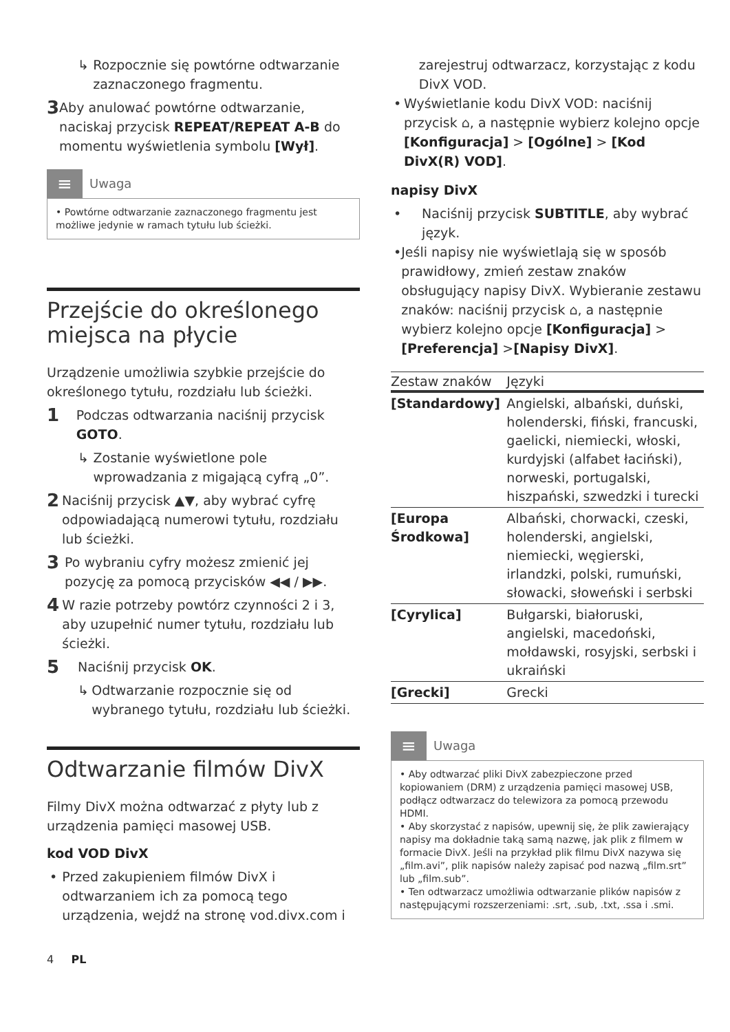↳ Rozpocznie się powtórne odtwarzanie zaznaczonego fragmentu.
3 Aby anulować powtórne odtwarzanie, naciskaj przycisk REPEAT/REPEAT A-B do momentu wyświetlenia symbolu [Wył].
≡ Uwaga
• Powtórne odtwarzanie zaznaczonego fragmentu jest możliwe jedynie w ramach tytułu lub ścieżki.
Przejście do określonego miejsca na płycie
Urządzenie umożliwia szybkie przejście do określonego tytułu, rozdziału lub ścieżki.
1 Podczas odtwarzania naciśnij przycisk GOTO.
↳ Zostanie wyświetlone pole wprowadzania z migającą cyfrą „0”.
2 Naciśnij przycisk ▲▼, aby wybrać cyfrę odpowiadającą numerowi tytułu, rozdziału lub ścieżki.
3 Po wybraniu cyfry możesz zmienić jej pozycję za pomocą przycisków ◀◀ / ▶▶.
4 W razie potrzeby powtórz czynności 2 i 3, aby uzupełnić numer tytułu, rozdziału lub ścieżki.
5 Naciśnij przycisk OK.
↳ Odtwarzanie rozpocznie się od wybranego tytułu, rozdziału lub ścieżki.
Odtwarzanie filmów DivX
Filmy DivX można odtwarzać z płyty lub z urządzenia pamięci masowej USB.
kod VOD DivX
• Przed zakupieniem filmów DivX i odtwarzaniem ich za pomocą tego urządzenia, wejdź na stronę vod.divx.com i
zarejestruj odtwarzacz, korzystając z kodu DivX VOD.
• Wyświetlanie kodu DivX VOD: naciśnij przycisk ⌂, a następnie wybierz kolejno opcje [Konfiguracja] > [Ogólne] > [Kod DivX(R) VOD].
napisy DivX
• Naciśnij przycisk SUBTITLE, aby wybrać język.
• Jeśli napisy nie wyświetlają się w sposób prawidłowy, zmień zestaw znaków obsługujący napisy DivX. Wybieranie zestawu znaków: naciśnij przycisk ⌂, a następnie wybierz kolejno opcje [Konfiguracja] > [Preferencja] >[Napisy DivX].
| Zestaw znaków | Języki |
| --- | --- |
| [Standardowy] | Angielski, albański, duński, holenderski, fiński, francuski, gaelicki, niemiecki, włoski, kurdyjski (alfabet łaciński), norweski, portugalski, hiszpański, szwedzki i turecki |
| [Europa Środkowa] | Albański, chorwacki, czeski, holenderski, angielski, niemiecki, węgierski, irlandzki, polski, rumuński, słowacki, słoweński i serbski |
| [Cyrylica] | Bułgarski, białoruski, angielski, macedoński, mołdawski, rosyjski, serbski i ukraiński |
| [Grecki] | Grecki |
≡ Uwaga
• Aby odtwarzać pliki DivX zabezpieczone przed kopiowaniem (DRM) z urządzenia pamięci masowej USB, podłącz odtwarzacz do telewizora za pomocą przewodu HDMI.
• Aby skorzystać z napisów, upewnij się, że plik zawierający napisy ma dokładnie taką samą nazwę, jak plik z filmem w formacie DivX. Jeśli na przykład plik filmu DivX nazywa się „film.avi”, plik napisów należy zapisać pod nazwą „film.srt” lub „film.sub”.
• Ten odtwarzacz umożliwia odtwarzanie plików napisów z następującymi rozszerzeniami: .srt, .sub, .txt, .ssa i .smi.
4 PL